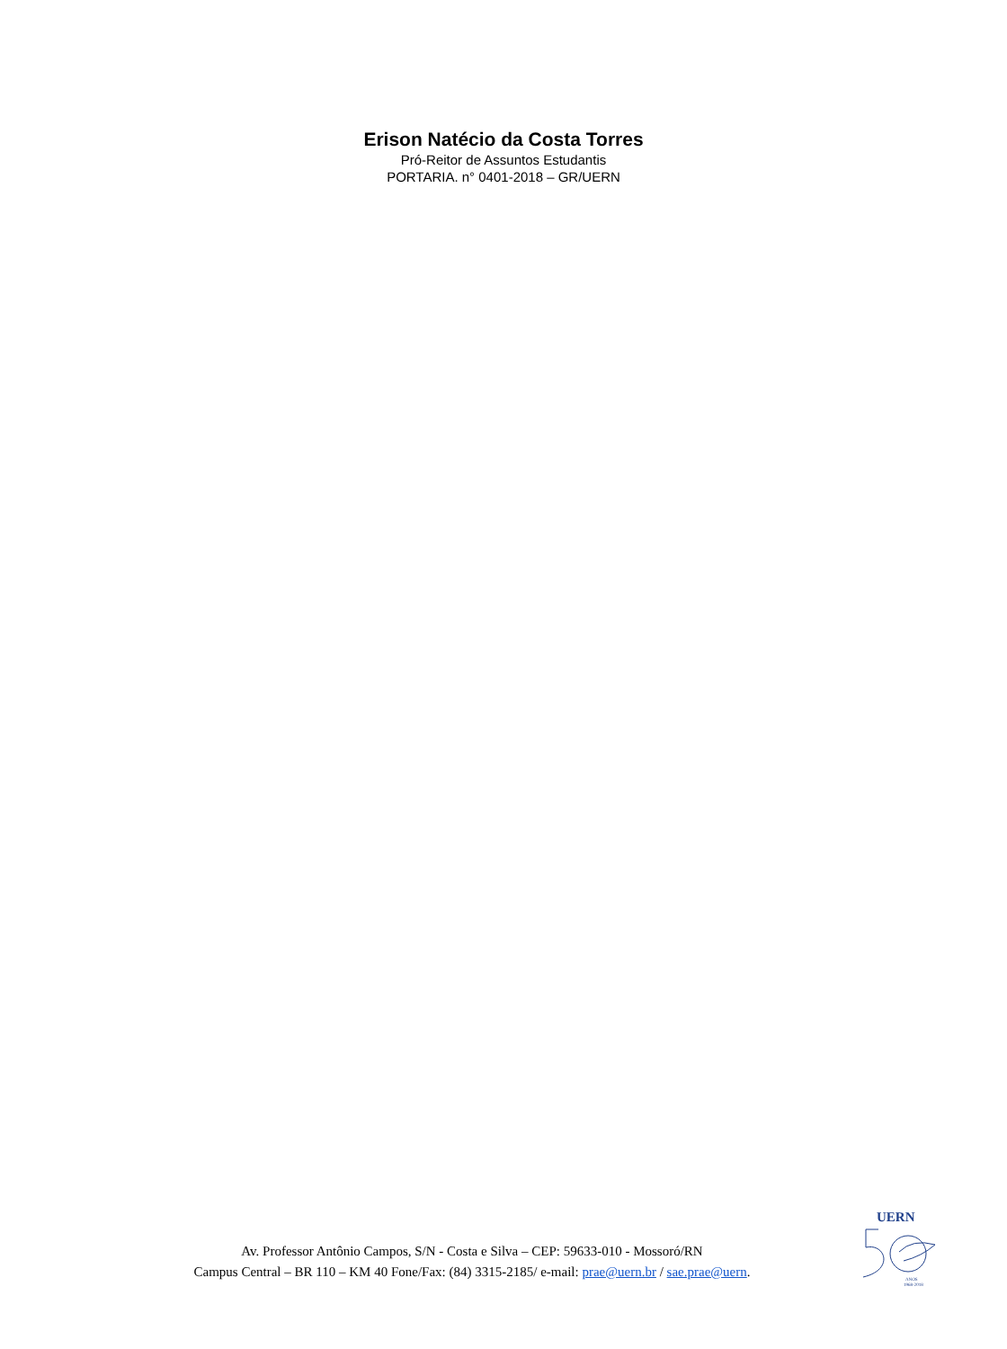Erison Natécio da Costa Torres
Pró-Reitor de Assuntos Estudantis
PORTARIA. n° 0401-2018 – GR/UERN
Av. Professor Antônio Campos, S/N - Costa e Silva – CEP: 59633-010 - Mossoró/RN
Campus Central – BR 110 – KM 40 Fone/Fax: (84) 3315-2185/ e-mail: prae@uern.br / sae.prae@uern.
UERN
ANOS
1968-2018